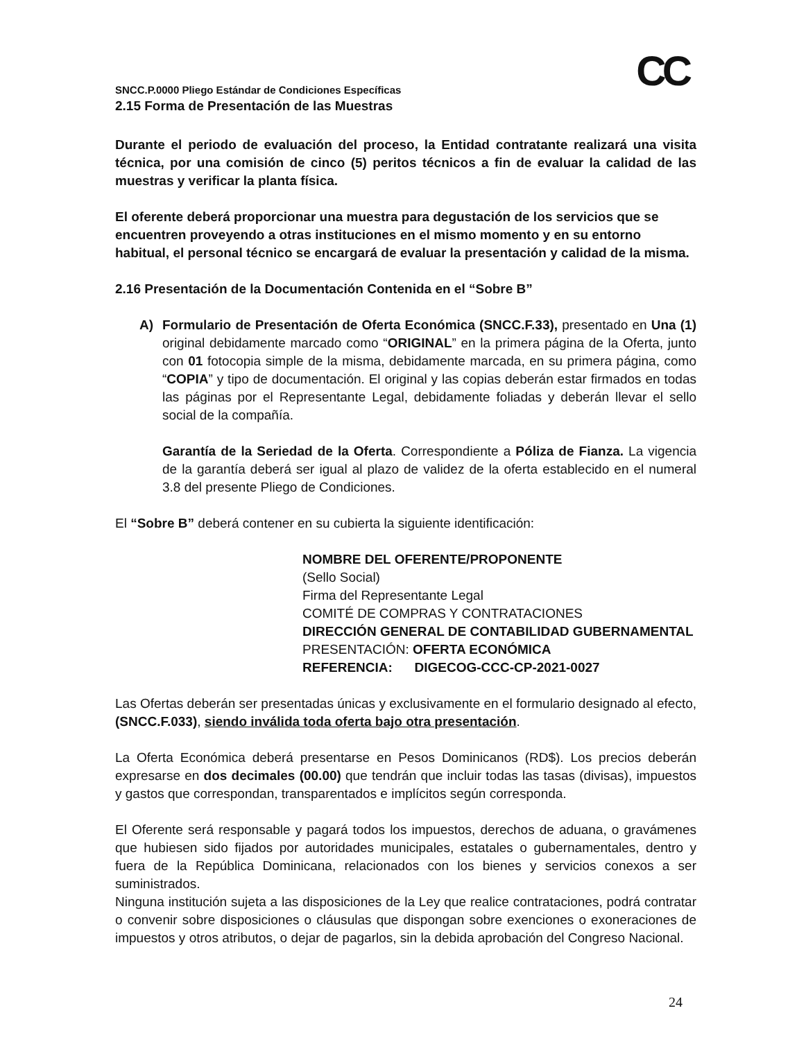CC
SNCC.P.0000 Pliego Estándar de Condiciones Específicas
2.15 Forma de Presentación de las Muestras
Durante el periodo de evaluación del proceso, la Entidad contratante realizará una visita técnica, por una comisión de cinco (5) peritos técnicos a fin de evaluar la calidad de las muestras y verificar la planta física.
El oferente deberá proporcionar una muestra para degustación de los servicios que se encuentren proveyendo a otras instituciones en el mismo momento y en su entorno habitual, el personal técnico se encargará de evaluar la presentación y calidad de la misma.
2.16 Presentación de la Documentación Contenida en el “Sobre B”
A) Formulario de Presentación de Oferta Económica (SNCC.F.33), presentado en Una (1) original debidamente marcado como “ORIGINAL” en la primera página de la Oferta, junto con 01 fotocopia simple de la misma, debidamente marcada, en su primera página, como “COPIA” y tipo de documentación. El original y las copias deberán estar firmados en todas las páginas por el Representante Legal, debidamente foliadas y deberán llevar el sello social de la compañía.
Garantía de la Seriedad de la Oferta. Correspondiente a Póliza de Fianza. La vigencia de la garantía deberá ser igual al plazo de validez de la oferta establecido en el numeral 3.8 del presente Pliego de Condiciones.
El “Sobre B” deberá contener en su cubierta la siguiente identificación:
NOMBRE DEL OFERENTE/PROPONENTE
(Sello Social)
Firma del Representante Legal
COMITÉ DE COMPRAS Y CONTRATACIONES
DIRECCIÓN GENERAL DE CONTABILIDAD GUBERNAMENTAL
PRESENTACIÓN: OFERTA ECONÓMICA
REFERENCIA: DIGECOG-CCC-CP-2021-0027
Las Ofertas deberán ser presentadas únicas y exclusivamente en el formulario designado al efecto, (SNCC.F.033), siendo inválida toda oferta bajo otra presentación.
La Oferta Económica deberá presentarse en Pesos Dominicanos (RD$). Los precios deberán expresarse en dos decimales (00.00) que tendrán que incluir todas las tasas (divisas), impuestos y gastos que correspondan, transparentados e implícitos según corresponda.
El Oferente será responsable y pagará todos los impuestos, derechos de aduana, o gravámenes que hubiesen sido fijados por autoridades municipales, estatales o gubernamentales, dentro y fuera de la República Dominicana, relacionados con los bienes y servicios conexos a ser suministrados.
Ninguna institución sujeta a las disposiciones de la Ley que realice contrataciones, podrá contratar o convenir sobre disposiciones o cláusulas que dispongan sobre exenciones o exoneraciones de impuestos y otros atributos, o dejar de pagarlos, sin la debida aprobación del Congreso Nacional.
24